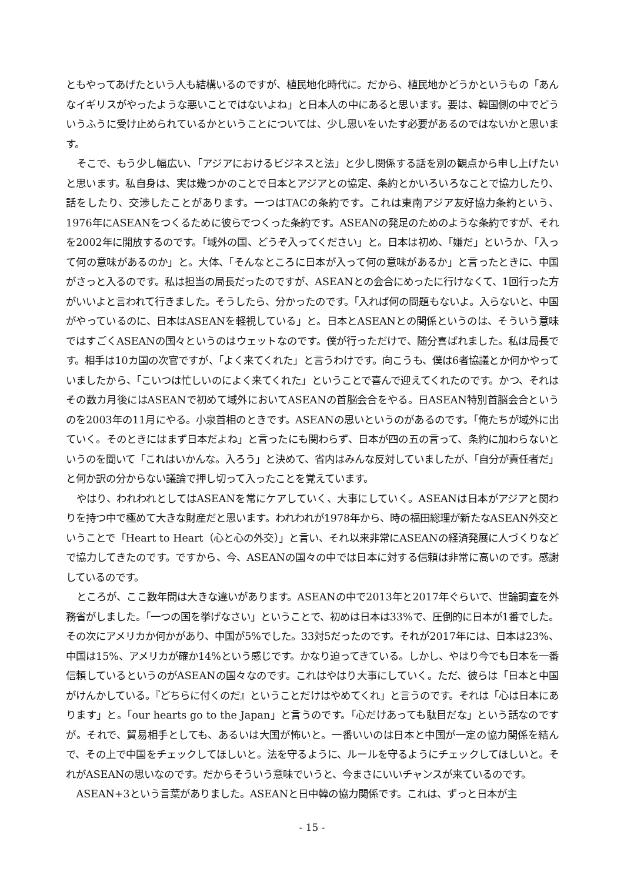ともやってあげたという人も結構いるのですが、植民地化時代に。だから、植民地かどうかというもの「あんなイギリスがやったような悪いことではないよね」と日本人の中にあると思います。要は、韓国側の中でどういうふうに受け止められているかということについては、少し思いをいたす必要があるのではないかと思います。
そこで、もう少し幅広い、「アジアにおけるビジネスと法」と少し関係する話を別の観点から申し上げたいと思います。私自身は、実は幾つかのことで日本とアジアとの協定、条約とかいろいろなことで協力したり、話をしたり、交渉したことがあります。一つはTACの条約です。これは東南アジア友好協力条約という、1976年にASEANをつくるために彼らでつくった条約です。ASEANの発足のためのような条約ですが、それを2002年に開放するのです。「域外の国、どうぞ入ってください」と。日本は初め、「嫌だ」というか、「入って何の意味があるのか」と。大体、「そんなところに日本が入って何の意味があるか」と言ったときに、中国がさっと入るのです。私は担当の局長だったのですが、ASEANとの会合にめったに行けなくて、1回行った方がいいよと言われて行きました。そうしたら、分かったのです。「入れば何の問題もないよ。入らないと、中国がやっているのに、日本はASEANを軽視している」と。日本とASEANとの関係というのは、そういう意味ではすごくASEANの国々というのはウェットなのです。僕が行っただけで、随分喜ばれました。私は局長です。相手は10カ国の次官ですが、「よく来てくれた」と言うわけです。向こうも、僕は6者協議とか何かやっていましたから、「こいつは忙しいのによく来てくれた」ということで喜んで迎えてくれたのです。かつ、それはその数カ月後にはASEANで初めて域外においてASEANの首脳会合をやる。日ASEAN特別首脳会合というのを2003年の11月にやる。小泉首相のときです。ASEANの思いというのがあるのです。「俺たちが域外に出ていく。そのときにはまず日本だよね」と言ったにも関わらず、日本が四の五の言って、条約に加わらないというのを聞いて「これはいかんな。入ろう」と決めて、省内はみんな反対していましたが、「自分が責任者だ」と何か訳の分からない議論で押し切って入ったことを覚えています。
やはり、われわれとしてはASEANを常にケアしていく、大事にしていく。ASEANは日本がアジアと関わりを持つ中で極めて大きな財産だと思います。われわれが1978年から、時の福田総理が新たなASEAN外交ということで「Heart to Heart（心と心の外交）」と言い、それ以来非常にASEANの経済発展に人づくりなどで協力してきたのです。ですから、今、ASEANの国々の中では日本に対する信頼は非常に高いのです。感謝しているのです。
ところが、ここ数年間は大きな違いがあります。ASEANの中で2013年と2017年ぐらいで、世論調査を外務省がしました。「一つの国を挙げなさい」ということで、初めは日本は33%で、圧倒的に日本が1番でした。その次にアメリカか何かがあり、中国が5%でした。33対5だったのです。それが2017年には、日本は23%、中国は15%、アメリカが確か14%という感じです。かなり迫ってきている。しかし、やはり今でも日本を一番信頼しているというのがASEANの国々なのです。これはやはり大事にしていく。ただ、彼らは「日本と中国がけんかしている。『どちらに付くのだ』ということだけはやめてくれ」と言うのです。それは「心は日本にあります」と。「our hearts go to the Japan」と言うのです。「心だけあっても駄目だな」という話なのですが。それで、貿易相手としても、あるいは大国が怖いと。一番いいのは日本と中国が一定の協力関係を結んで、その上で中国をチェックしてほしいと。法を守るように、ルールを守るようにチェックしてほしいと。それがASEANの思いなのです。だからそういう意味でいうと、今まさにいいチャンスが来ているのです。
ASEAN+3という言葉がありました。ASEANと日中韓の協力関係です。これは、ずっと日本が主
- 15 -